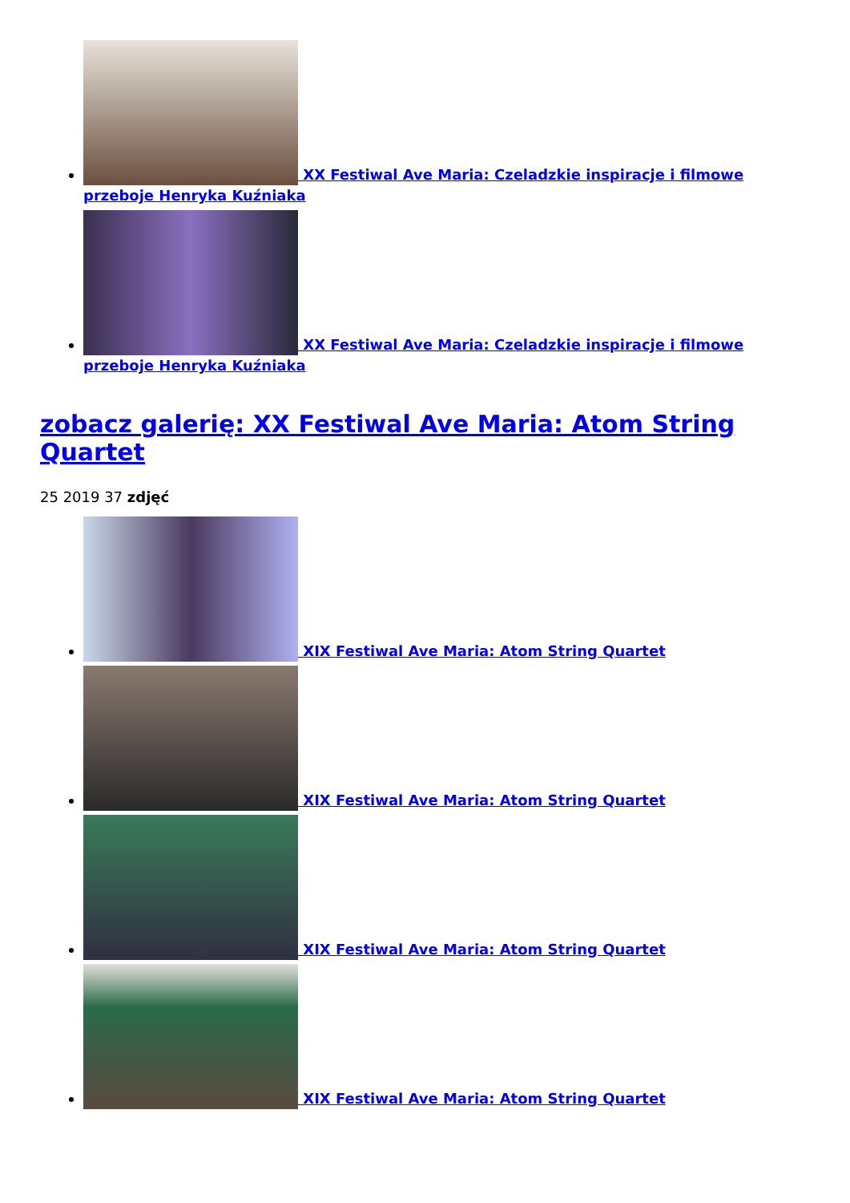XX Festiwal Ave Maria: Czeladzkie inspiracje i filmowe przeboje Henryka Kuźniaka
XX Festiwal Ave Maria: Czeladzkie inspiracje i filmowe przeboje Henryka Kuźniaka
zobacz galerię: XX Festiwal Ave Maria: Atom String Quartet
25 2019 37 zdjęć
XIX Festiwal Ave Maria: Atom String Quartet
XIX Festiwal Ave Maria: Atom String Quartet
XIX Festiwal Ave Maria: Atom String Quartet
XIX Festiwal Ave Maria: Atom String Quartet